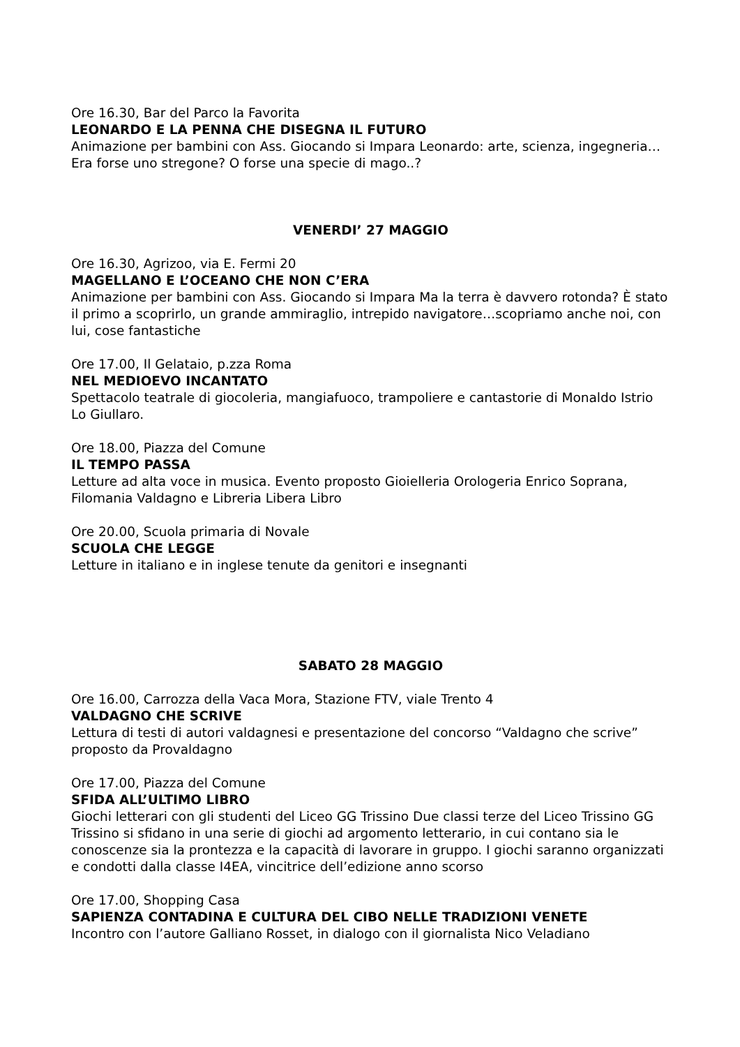Ore 16.30, Bar del Parco la Favorita
LEONARDO E LA PENNA CHE DISEGNA IL FUTURO
Animazione per bambini con Ass. Giocando si Impara Leonardo: arte, scienza, ingegneria… Era forse uno stregone? O forse una specie di mago..?
VENERDI’ 27 MAGGIO
Ore 16.30, Agrizoo, via E. Fermi 20
MAGELLANO E L’OCEANO CHE NON C’ERA
Animazione per bambini con Ass. Giocando si Impara Ma la terra è davvero rotonda? È stato il primo a scoprirlo, un grande ammiraglio, intrepido navigatore…scopriamo anche noi, con lui, cose fantastiche
Ore 17.00, Il Gelataio, p.zza Roma
NEL MEDIOEVO INCANTATO
Spettacolo teatrale di giocoleria, mangiafuoco, trampoliere e cantastorie di Monaldo Istrio Lo Giullaro.
Ore 18.00, Piazza del Comune
IL TEMPO PASSA
Letture ad alta voce in musica. Evento proposto Gioielleria Orologeria Enrico Soprana, Filomania Valdagno e Libreria Libera Libro
Ore 20.00, Scuola primaria di Novale
SCUOLA CHE LEGGE
Letture in italiano e in inglese tenute da genitori e insegnanti
SABATO 28 MAGGIO
Ore 16.00, Carrozza della Vaca Mora, Stazione FTV, viale Trento 4
VALDAGNO CHE SCRIVE
Lettura di testi di autori valdagnesi e presentazione del concorso “Valdagno che scrive” proposto da Provaldagno
Ore 17.00, Piazza del Comune
SFIDA ALL’ULTIMO LIBRO
Giochi letterari con gli studenti del Liceo GG Trissino Due classi terze del Liceo Trissino GG Trissino si sfidano in una serie di giochi ad argomento letterario, in cui contano sia le conoscenze sia la prontezza e la capacità di lavorare in gruppo. I giochi saranno organizzati e condotti dalla classe I4EA, vincitrice dell’edizione anno scorso
Ore 17.00, Shopping Casa
SAPIENZA CONTADINA E CULTURA DEL CIBO NELLE TRADIZIONI VENETE
Incontro con l’autore Galliano Rosset, in dialogo con il giornalista Nico Veladiano